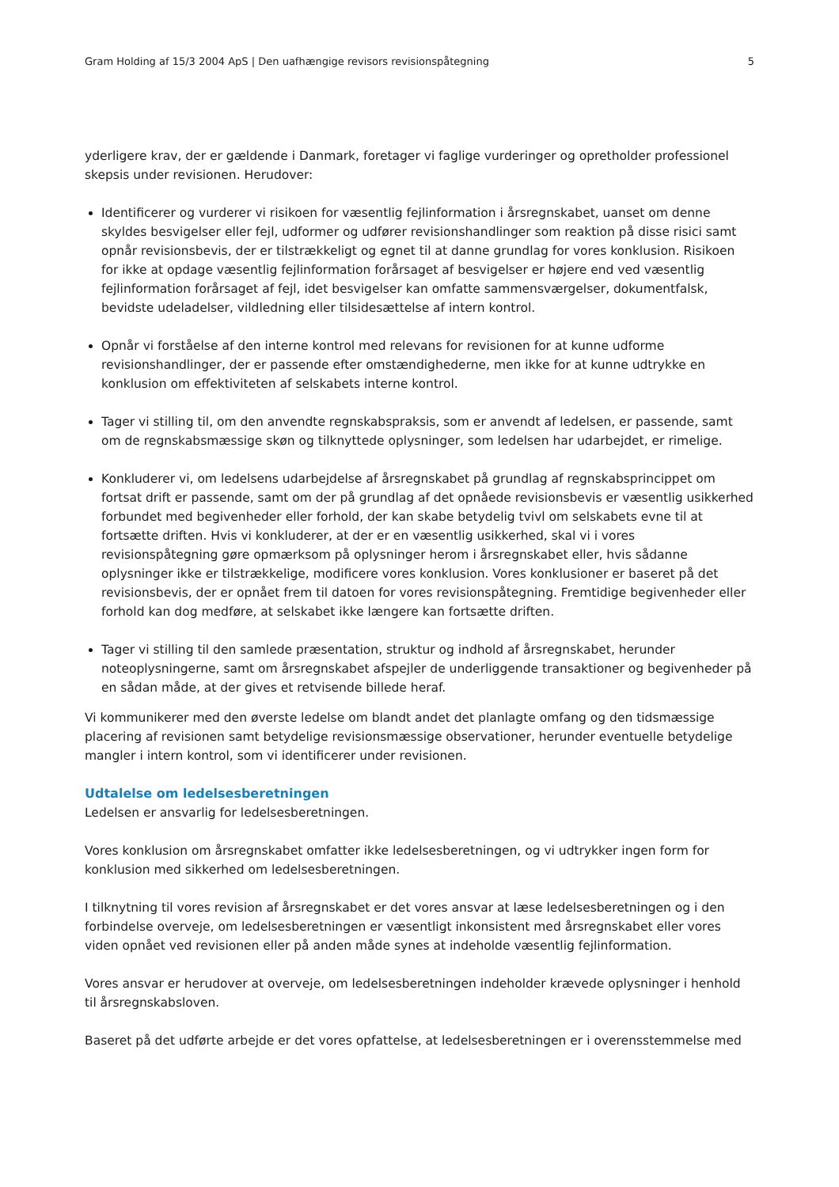Gram Holding af 15/3 2004 ApS | Den uafhængige revisors revisionspåtegning 5
yderligere krav, der er gældende i Danmark, foretager vi faglige vurderinger og opretholder professionel skepsis under revisionen. Herudover:
Identificerer og vurderer vi risikoen for væsentlig fejlinformation i årsregnskabet, uanset om denne skyldes besvigelser eller fejl, udformer og udfører revisionshandlinger som reaktion på disse risici samt opnår revisionsbevis, der er tilstrækkeligt og egnet til at danne grundlag for vores konklusion. Risikoen for ikke at opdage væsentlig fejlinformation forårsaget af besvigelser er højere end ved væsentlig fejlinformation forårsaget af fejl, idet besvigelser kan omfatte sammensværgelser, dokumentfalsk, bevidste udeladelser, vildledning eller tilsidesættelse af intern kontrol.
Opnår vi forståelse af den interne kontrol med relevans for revisionen for at kunne udforme revisionshandlinger, der er passende efter omstændighederne, men ikke for at kunne udtrykke en konklusion om effektiviteten af selskabets interne kontrol.
Tager vi stilling til, om den anvendte regnskabspraksis, som er anvendt af ledelsen, er passende, samt om de regnskabsmæssige skøn og tilknyttede oplysninger, som ledelsen har udarbejdet, er rimelige.
Konkluderer vi, om ledelsens udarbejdelse af årsregnskabet på grundlag af regnskabsprincippet om fortsat drift er passende, samt om der på grundlag af det opnåede revisionsbevis er væsentlig usikkerhed forbundet med begivenheder eller forhold, der kan skabe betydelig tvivl om selskabets evne til at fortsætte driften. Hvis vi konkluderer, at der er en væsentlig usikkerhed, skal vi i vores revisionspåtegning gøre opmærksom på oplysninger herom i årsregnskabet eller, hvis sådanne oplysninger ikke er tilstrækkelige, modificere vores konklusion. Vores konklusioner er baseret på det revisionsbevis, der er opnået frem til datoen for vores revisionspåtegning. Fremtidige begivenheder eller forhold kan dog medføre, at selskabet ikke længere kan fortsætte driften.
Tager vi stilling til den samlede præsentation, struktur og indhold af årsregnskabet, herunder noteoplysningerne, samt om årsregnskabet afspejler de underliggende transaktioner og begivenheder på en sådan måde, at der gives et retvisende billede heraf.
Vi kommunikerer med den øverste ledelse om blandt andet det planlagte omfang og den tidsmæssige placering af revisionen samt betydelige revisionsmæssige observationer, herunder eventuelle betydelige mangler i intern kontrol, som vi identificerer under revisionen.
Udtalelse om ledelsesberetningen
Ledelsen er ansvarlig for ledelsesberetningen.
Vores konklusion om årsregnskabet omfatter ikke ledelsesberetningen, og vi udtrykker ingen form for konklusion med sikkerhed om ledelsesberetningen.
I tilknytning til vores revision af årsregnskabet er det vores ansvar at læse ledelsesberetningen og i den forbindelse overveje, om ledelsesberetningen er væsentligt inkonsistent med årsregnskabet eller vores viden opnået ved revisionen eller på anden måde synes at indeholde væsentlig fejlinformation.
Vores ansvar er herudover at overveje, om ledelsesberetningen indeholder krævede oplysninger i henhold til årsregnskabsloven.
Baseret på det udførte arbejde er det vores opfattelse, at ledelsesberetningen er i overensstemmelse med